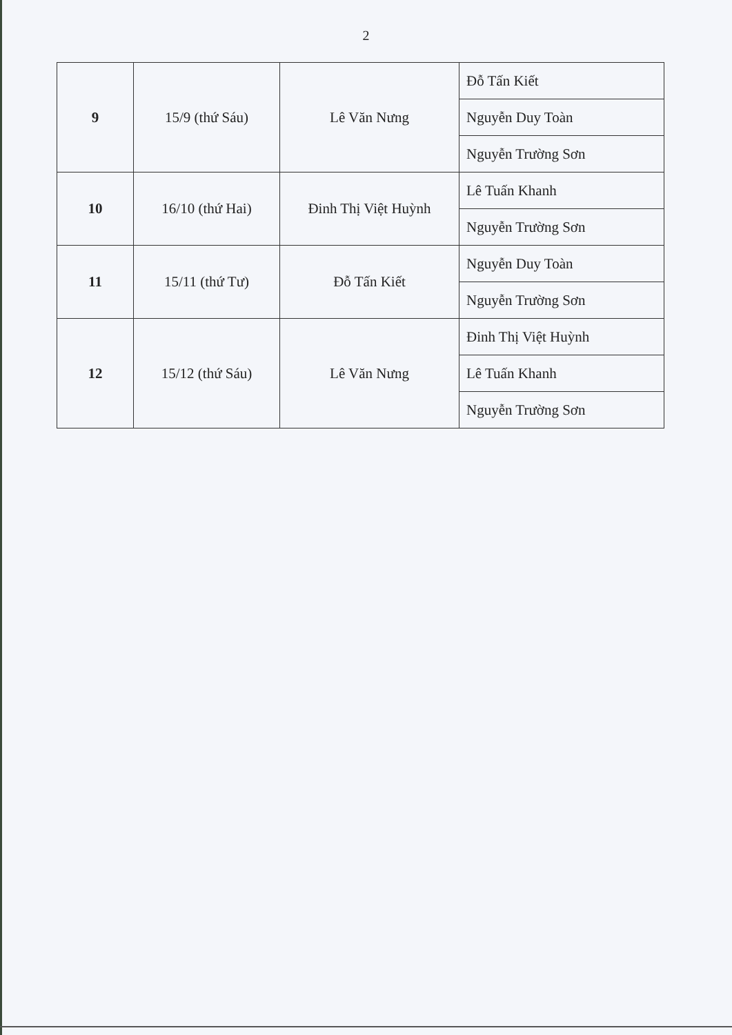2
| 9 | 15/9 (thứ Sáu) | Lê Văn Nưng | Đỗ Tấn Kiết |
| | | | Nguyễn Duy Toàn |
| | | | Nguyễn Trường Sơn |
| 10 | 16/10 (thứ Hai) | Đinh Thị Việt Huỳnh | Lê Tuấn Khanh |
| | | | Nguyễn Trường Sơn |
| 11 | 15/11 (thứ Tư) | Đỗ Tấn Kiết | Nguyễn Duy Toàn |
| | | | Nguyễn Trường Sơn |
| 12 | 15/12 (thứ Sáu) | Lê Văn Nưng | Đinh Thị Việt Huỳnh |
| | | | Lê Tuấn Khanh |
| | | | Nguyễn Trường Sơn |